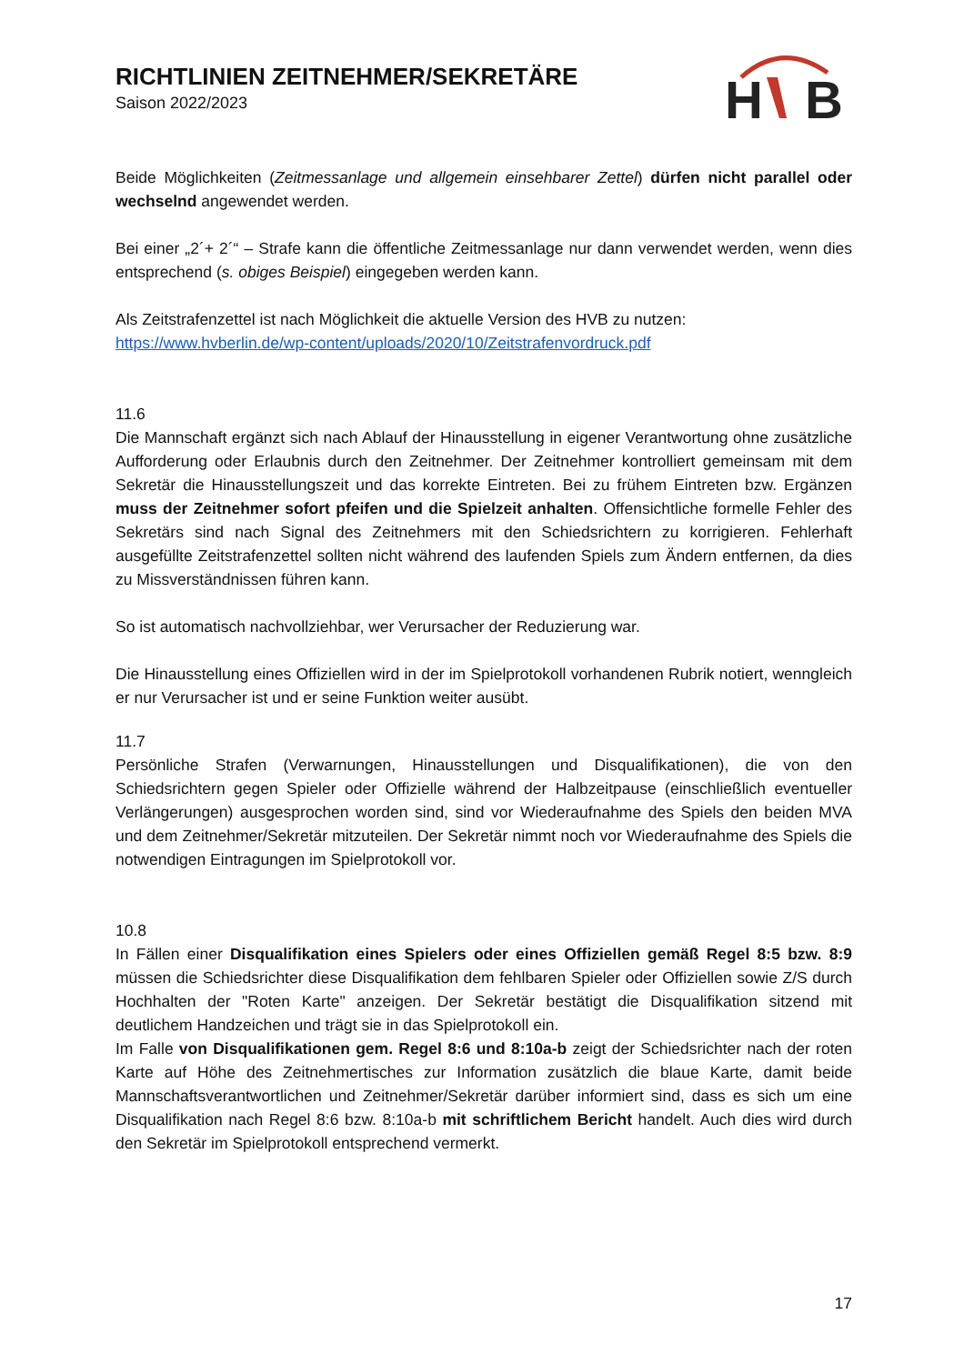RICHTLINIEN ZEITNEHMER/SEKRETÄRE
Saison 2022/2023
H
B
Beide Möglichkeiten (Zeitmessanlage und allgemein einsehbarer Zettel) dürfen nicht parallel oder wechselnd angewendet werden.
Bei einer „2´+ 2´“ – Strafe kann die öffentliche Zeitmessanlage nur dann verwendet werden, wenn dies entsprechend (s. obiges Beispiel) eingegeben werden kann.
Als Zeitstrafenzettel ist nach Möglichkeit die aktuelle Version des HVB zu nutzen:
https://www.hvberlin.de/wp-content/uploads/2020/10/Zeitstrafenvordruck.pdf
11.6
Die Mannschaft ergänzt sich nach Ablauf der Hinausstellung in eigener Verantwortung ohne zusätzliche Aufforderung oder Erlaubnis durch den Zeitnehmer. Der Zeitnehmer kontrolliert gemeinsam mit dem Sekretär die Hinausstellungszeit und das korrekte Eintreten. Bei zu frühem Eintreten bzw. Ergänzen muss der Zeitnehmer sofort pfeifen und die Spielzeit anhalten. Offensichtliche formelle Fehler des Sekretärs sind nach Signal des Zeitnehmers mit den Schiedsrichtern zu korrigieren. Fehlerhaft ausgefüllte Zeitstrafenzettel sollten nicht während des laufenden Spiels zum Ändern entfernen, da dies zu Missverständnissen führen kann.
So ist automatisch nachvollziehbar, wer Verursacher der Reduzierung war.
Die Hinausstellung eines Offiziellen wird in der im Spielprotokoll vorhandenen Rubrik notiert, wenngleich er nur Verursacher ist und er seine Funktion weiter ausübt.
11.7
Persönliche Strafen (Verwarnungen, Hinausstellungen und Disqualifikationen), die von den Schiedsrichtern gegen Spieler oder Offizielle während der Halbzeitpause (einschließlich eventueller Verlängerungen) ausgesprochen worden sind, sind vor Wiederaufnahme des Spiels den beiden MVA und dem Zeitnehmer/Sekretär mitzuteilen. Der Sekretär nimmt noch vor Wiederaufnahme des Spiels die notwendigen Eintragungen im Spielprotokoll vor.
10.8
In Fällen einer Disqualifikation eines Spielers oder eines Offiziellen gemäß Regel 8:5 bzw. 8:9 müssen die Schiedsrichter diese Disqualifikation dem fehlbaren Spieler oder Offiziellen sowie Z/S durch Hochhalten der "Roten Karte" anzeigen. Der Sekretär bestätigt die Disqualifikation sitzend mit deutlichem Handzeichen und trägt sie in das Spielprotokoll ein.
Im Falle von Disqualifikationen gem. Regel 8:6 und 8:10a-b zeigt der Schiedsrichter nach der roten Karte auf Höhe des Zeitnehmertisches zur Information zusätzlich die blaue Karte, damit beide Mannschaftsverantwortlichen und Zeitnehmer/Sekretär darüber informiert sind, dass es sich um eine Disqualifikation nach Regel 8:6 bzw. 8:10a-b mit schriftlichem Bericht handelt. Auch dies wird durch den Sekretär im Spielprotokoll entsprechend vermerkt.
17